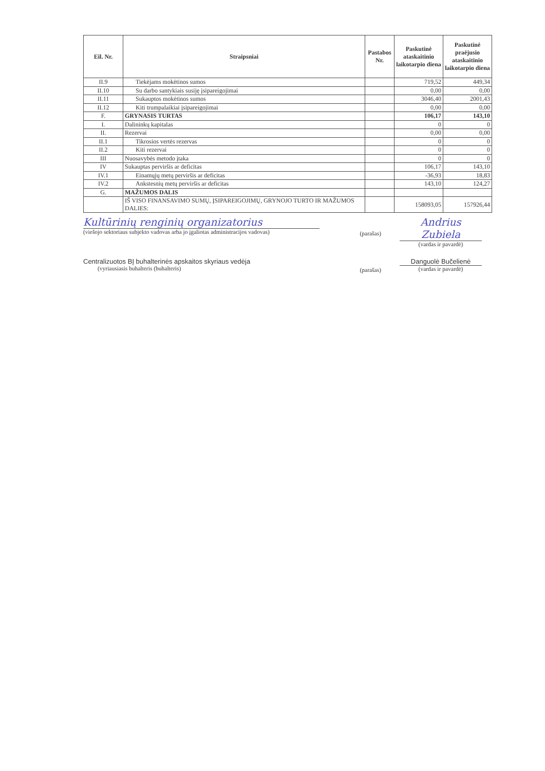| Eil. Nr. | Straipsniai | Pastabos Nr. | Paskutinė ataskaitinio laikotarpio diena | Paskutinė praėjusio ataskaitinio laikotarpio diena |
| --- | --- | --- | --- | --- |
| II.9 | Tiekėjams mokėtinos sumos | | 719,52 | 449,34 |
| II.10 | Su darbo santykiais susiję įsipareigojimai | | 0,00 | 0,00 |
| II.11 | Sukauptos mokėtinos sumos | | 3046,40 | 2001,43 |
| II.12 | Kiti trumpalaikiai įsipareigojimai | | 0,00 | 0,00 |
| F. | GRYNASIS TURTAS | | 106,17 | 143,10 |
| I. | Dalininkų kapitalas | | 0 | 0 |
| II. | Rezervai | | 0,00 | 0,00 |
| II.1 | Tikrosios vertės rezervas | | 0 | 0 |
| II.2 | Kiti rezervai | | 0 | 0 |
| III | Nuosavybės metodo įtaka | | 0 | 0 |
| IV | Sukauptas perviršis ar deficitas | | 106,17 | 143,10 |
| IV.1 | Einamųjų metų perviršis ar deficitas | | -36,93 | 18,83 |
| IV.2 | Ankstesnių metų perviršis ar deficitas | | 143,10 | 124,27 |
| G. | MAŽUMOS DALIS | | | |
| | IŠ VISO FINANSAVIMO SUMŲ, ĮSIPAREIGOJIMŲ, GRYNOJO TURTO IR MAŽUMOS DALIES: | | 158093,05 | 157926,44 |
Kultūrinių renginių organizatorius
(viešojo sektoriaus subjekto vadovas arba jo įgaliotas administracijos vadovas)
(parašas)
Andrius Zubiela
(vardas ir pavardė)
Centralizuotos BĮ buhalterinės apskaitos skyriaus vedėja
(vyriausiasis buhalteris (buhalteris)
(parašas)
Danguolė Bučelienė
(vardas ir pavardė)